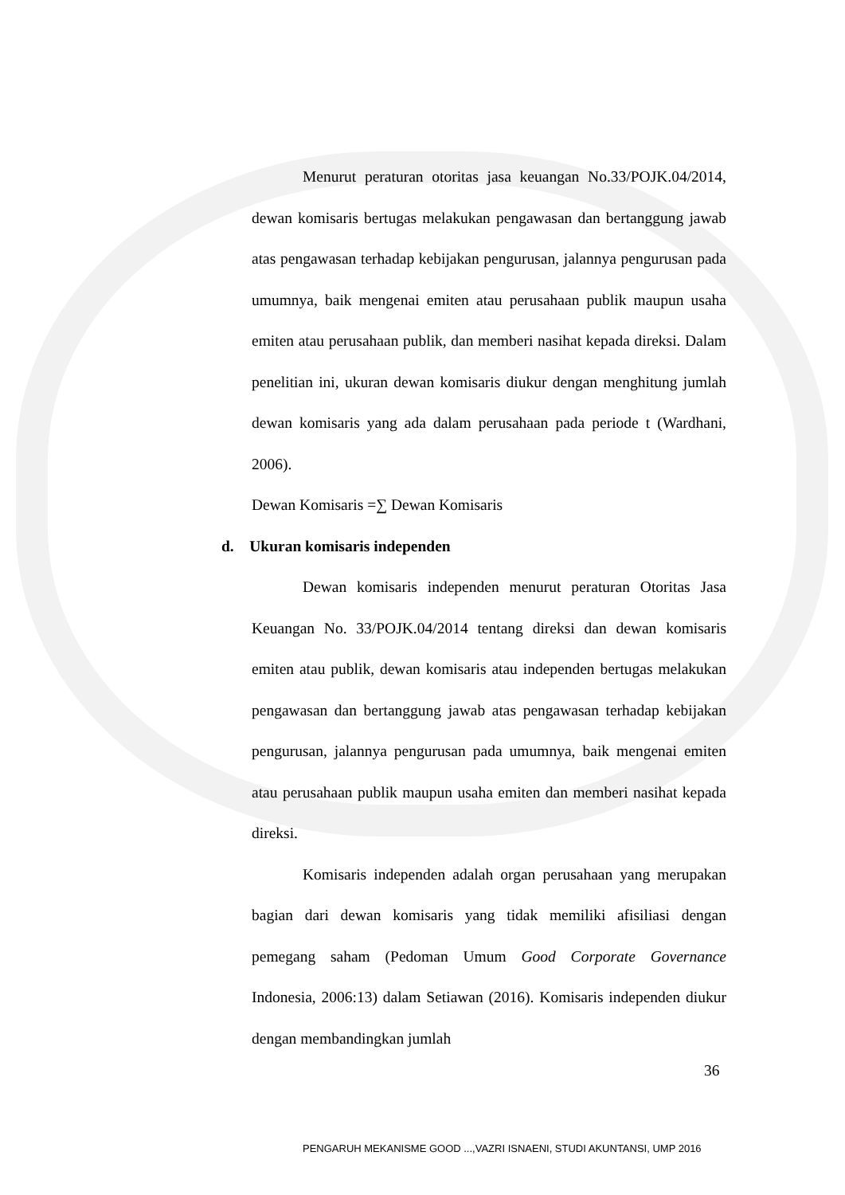Menurut peraturan otoritas jasa keuangan No.33/POJK.04/2014, dewan komisaris bertugas melakukan pengawasan dan bertanggung jawab atas pengawasan terhadap kebijakan pengurusan, jalannya pengurusan pada umumnya, baik mengenai emiten atau perusahaan publik maupun usaha emiten atau perusahaan publik, dan memberi nasihat kepada direksi. Dalam penelitian ini, ukuran dewan komisaris diukur dengan menghitung jumlah dewan komisaris yang ada dalam perusahaan pada periode t (Wardhani, 2006).
Dewan Komisaris =∑ Dewan Komisaris
d. Ukuran komisaris independen
Dewan komisaris independen menurut peraturan Otoritas Jasa Keuangan No. 33/POJK.04/2014 tentang direksi dan dewan komisaris emiten atau publik, dewan komisaris atau independen bertugas melakukan pengawasan dan bertanggung jawab atas pengawasan terhadap kebijakan pengurusan, jalannya pengurusan pada umumnya, baik mengenai emiten atau perusahaan publik maupun usaha emiten dan memberi nasihat kepada direksi.
Komisaris independen adalah organ perusahaan yang merupakan bagian dari dewan komisaris yang tidak memiliki afisiliasi dengan pemegang saham (Pedoman Umum Good Corporate Governance Indonesia, 2006:13) dalam Setiawan (2016). Komisaris independen diukur dengan membandingkan jumlah
36
PENGARUH MEKANISME GOOD ...,VAZRI ISNAENI, STUDI AKUNTANSI, UMP 2016